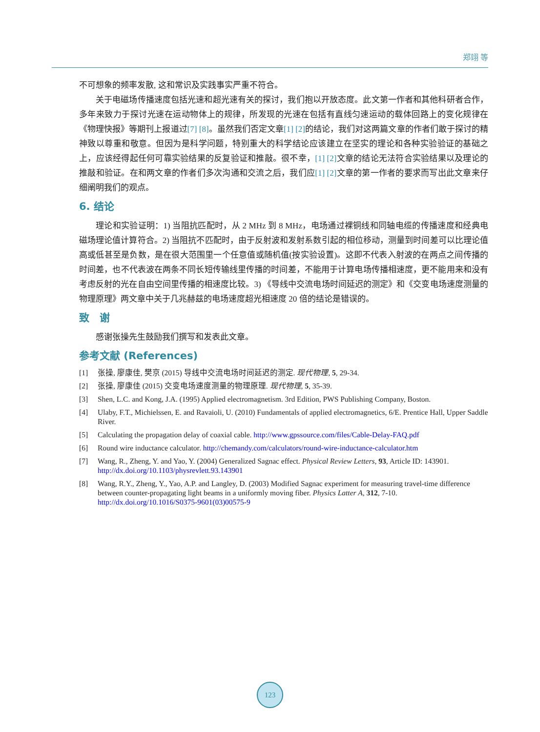郑翊 等
不可想象的频率发散, 这和常识及实践事实严重不符合。
关于电磁场传播速度包括光速和超光速有关的探讨，我们抱以开放态度。此文第一作者和其他科研者合作，多年来致力于探讨光速在运动物体上的规律，所发现的光速在包括有直线匀速运动的载体回路上的变化规律在《物理快报》等期刊上报道过[7] [8]。虽然我们否定文章[1] [2] 的结论，我们对这两篇文章的作者们敢于探讨的精神致以尊重和敬意。但因为是科学问题，特别重大的科学结论应该建立在坚实的理论和各种实验验证的基础之上，应该经得起任何可靠实验结果的反复验证和推敲。很不幸，[1] [2] 文章的结论无法符合实验结果以及理论的推敲和验证。在和两文章的作者们多次沟通和交流之后，我们应[1] [2] 文章的第一作者的要求而写出此文章来仔细阐明我们的观点。
6. 结论
理论和实验证明：1) 当阻抗匹配时，从 2 MHz 到 8 MHz，电场通过裸铜线和同轴电缆的传播速度和经典电磁场理论值计算符合。2) 当阻抗不匹配时，由于反射波和发射系数引起的相位移动，测量到时间差可以比理论值高或低甚至是负数，是在很大范围里一个任意值或随机值(按实验设置)。这即不代表入射波的在两点之间传播的时间差，也不代表波在两条不同长短传输线里传播的时间差，不能用于计算电场传播相速度，更不能用来和没有考虑反射的光在自由空间里传播的相速度比较。3) 《导线中交流电场时间延迟的测定》和《交变电场速度测量的物理原理》两文章中关于几兆赫兹的电场速度超光相速度 20 倍的结论是错误的。
致　谢
感谢张操先生鼓励我们撰写和发表此文章。
参考文献 (References)
[1] 张操, 廖康佳, 樊京 (2015) 导线中交流电场时间延迟的测定. 现代物理, 5, 29-34.
[2] 张操, 廖康佳 (2015) 交变电场速度测量的物理原理. 现代物理, 5, 35-39.
[3] Shen, L.C. and Kong, J.A. (1995) Applied electromagnetism. 3rd Edition, PWS Publishing Company, Boston.
[4] Ulaby, F.T., Michielssen, E. and Ravaioli, U. (2010) Fundamentals of applied electromagnetics, 6/E. Prentice Hall, Upper Saddle River.
[5] Calculating the propagation delay of coaxial cable. http://www.gpssource.com/files/Cable-Delay-FAQ.pdf
[6] Round wire inductance calculator. http://chemandy.com/calculators/round-wire-inductance-calculator.htm
[7] Wang, R., Zheng, Y. and Yao, Y. (2004) Generalized Sagnac effect. Physical Review Letters, 93, Article ID: 143901.
http://dx.doi.org/10.1103/physrevlett.93.143901
[8] Wang, R.Y., Zheng, Y., Yao, A.P. and Langley, D. (2003) Modified Sagnac experiment for measuring travel-time difference between counter-propagating light beams in a uniformly moving fiber. Physics Latter A, 312, 7-10.
http://dx.doi.org/10.1016/S0375-9601(03)00575-9
123